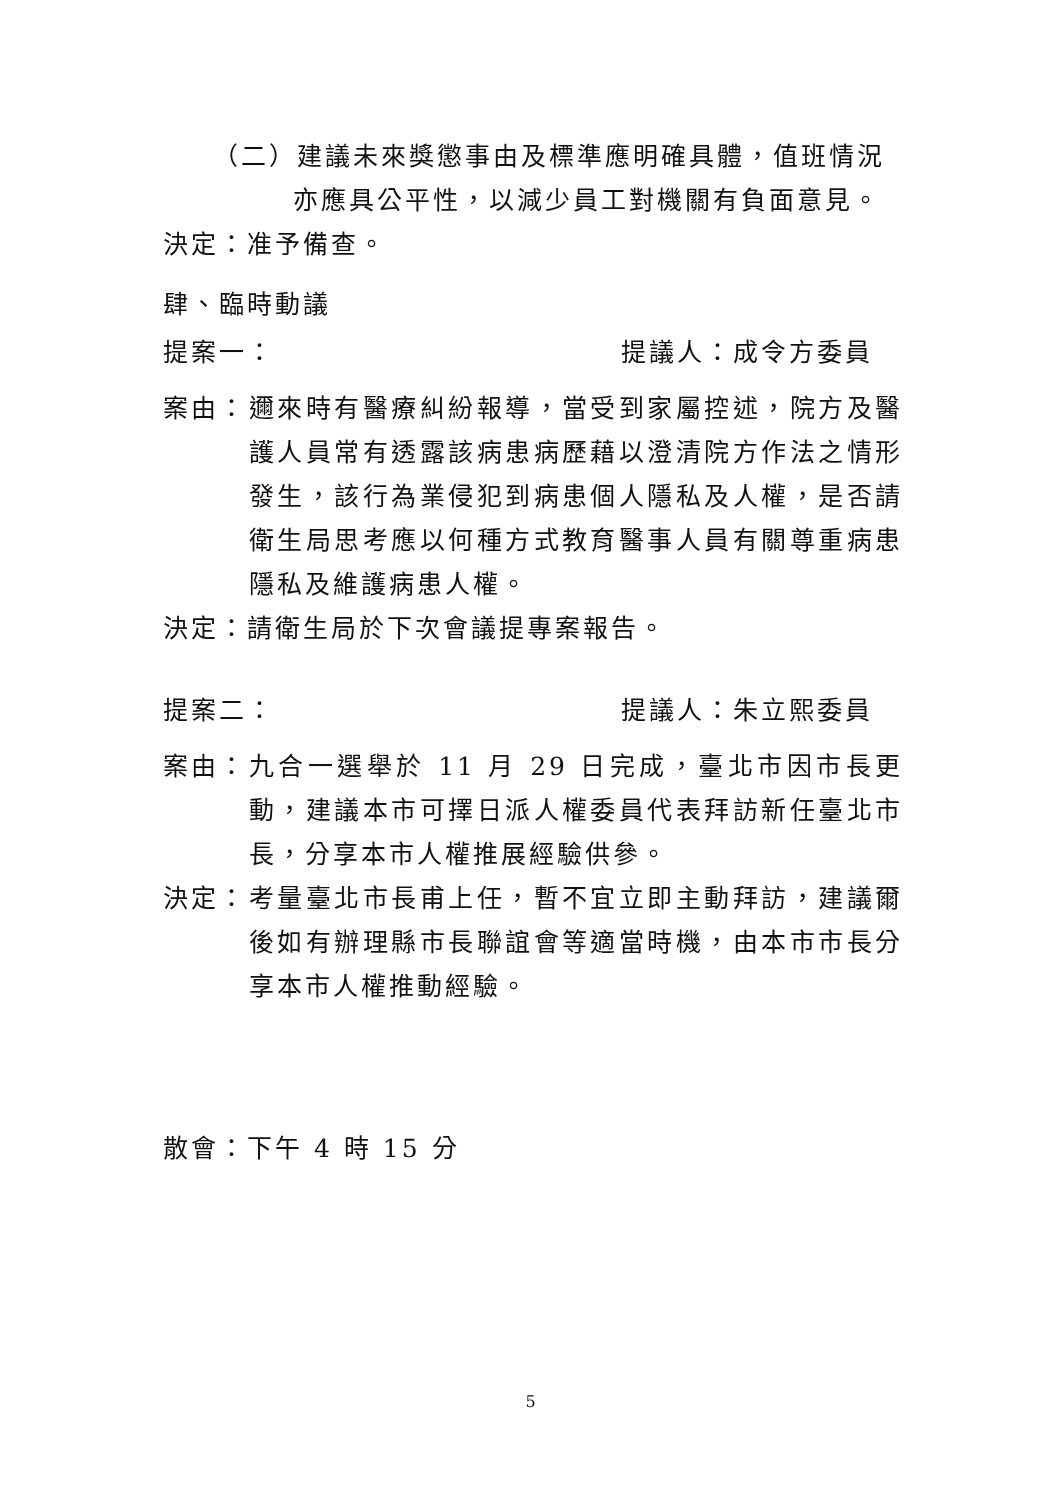（二）建議未來獎懲事由及標準應明確具體，值班情況
亦應具公平性，以減少員工對機關有負面意見。
決定：准予備查。
肆、臨時動議
提案一： 提議人：成令方委員
案由： 邇來時有醫療糾紛報導，當受到家屬控述，院方及醫護人員常有透露該病患病歷藉以澄清院方作法之情形發生，該行為業侵犯到病患個人隱私及人權，是否請衛生局思考應以何種方式教育醫事人員有關尊重病患隱私及維護病患人權。
決定：請衛生局於下次會議提專案報告。
提案二： 提議人：朱立熙委員
案由： 九合一選舉於 11 月 29 日完成，臺北市因市長更動，建議本市可擇日派人權委員代表拜訪新任臺北市長，分享本市人權推展經驗供參。
決定： 考量臺北市長甫上任，暫不宜立即主動拜訪，建議爾後如有辦理縣市長聯誼會等適當時機，由本市市長分享本市人權推動經驗。
散會：下午 4 時 15 分
5